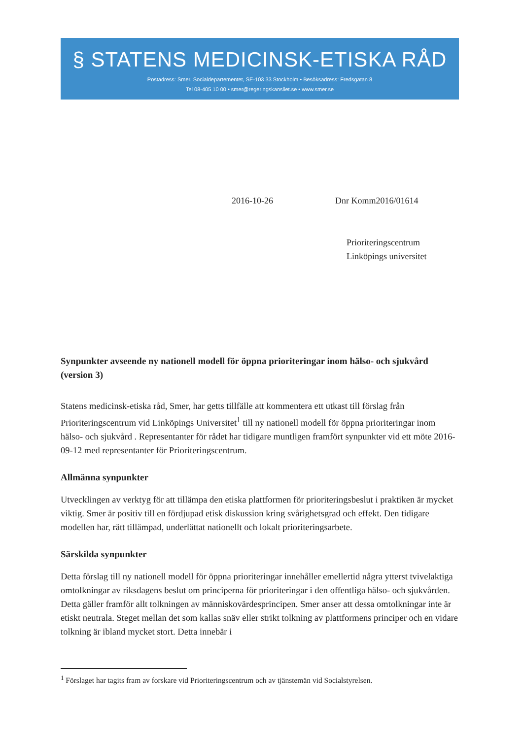§ STATENS MEDICINSK-ETISKA RÅD
Postadress: Smer, Socialdepartementet, SE-103 33 Stockholm • Besöksadress: Fredsgatan 8
Tel 08-405 10 00 • smer@regeringskansliet.se • www.smer.se
2016-10-26 Dnr Komm2016/01614
Prioriteringscentrum
Linköpings universitet
Synpunkter avseende ny nationell modell för öppna prioriteringar inom hälso- och sjukvård (version 3)
Statens medicinsk-etiska råd, Smer, har getts tillfälle att kommentera ett utkast till förslag från Prioriteringscentrum vid Linköpings Universitet<sup>1</sup> till ny nationell modell för öppna prioriteringar inom hälso- och sjukvård . Representanter för rådet har tidigare muntligen framfört synpunkter vid ett möte 2016-09-12 med representanter för Prioriteringscentrum.
Allmänna synpunkter
Utvecklingen av verktyg för att tillämpa den etiska plattformen för prioriteringsbeslut i praktiken är mycket viktig. Smer är positiv till en fördjupad etisk diskussion kring svårighetsgrad och effekt. Den tidigare modellen har, rätt tillämpad, underlättat nationellt och lokalt prioriteringsarbete.
Särskilda synpunkter
Detta förslag till ny nationell modell för öppna prioriteringar innehåller emellertid några ytterst tvivelaktiga omtolkningar av riksdagens beslut om principerna för prioriteringar i den offentliga hälso- och sjukvården. Detta gäller framför allt tolkningen av människovärdesprincipen. Smer anser att dessa omtolkningar inte är etiskt neutrala. Steget mellan det som kallas snäv eller strikt tolkning av plattformens principer och en vidare tolkning är ibland mycket stort. Detta innebär i
<sup>1</sup> Förslaget har tagits fram av forskare vid Prioriteringscentrum och av tjänstemän vid Socialstyrelsen.